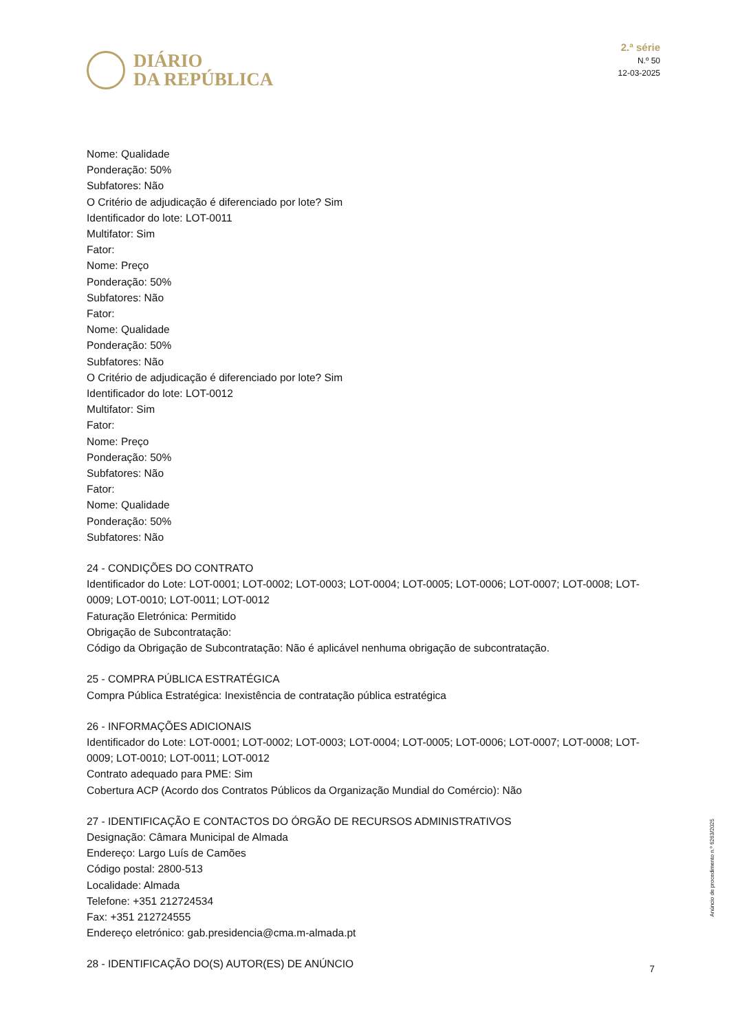DIÁRIO
DA REPÚBLICA
2.ª série
N.º 50
12-03-2025
Nome: Qualidade
Ponderação: 50%
Subfatores: Não
O Critério de adjudicação é diferenciado por lote? Sim
Identificador do lote: LOT-0011
Multifator: Sim
Fator:
Nome: Preço
Ponderação: 50%
Subfatores: Não
Fator:
Nome: Qualidade
Ponderação: 50%
Subfatores: Não
O Critério de adjudicação é diferenciado por lote? Sim
Identificador do lote: LOT-0012
Multifator: Sim
Fator:
Nome: Preço
Ponderação: 50%
Subfatores: Não
Fator:
Nome: Qualidade
Ponderação: 50%
Subfatores: Não
24 - CONDIÇÕES DO CONTRATO
Identificador do Lote: LOT-0001; LOT-0002; LOT-0003; LOT-0004; LOT-0005; LOT-0006; LOT-0007; LOT-0008; LOT-0009; LOT-0010; LOT-0011; LOT-0012
Faturação Eletrónica: Permitido
Obrigação de Subcontratação:
Código da Obrigação de Subcontratação: Não é aplicável nenhuma obrigação de subcontratação.
25 - COMPRA PÚBLICA ESTRATÉGICA
Compra Pública Estratégica: Inexistência de contratação pública estratégica
26 - INFORMAÇÕES ADICIONAIS
Identificador do Lote: LOT-0001; LOT-0002; LOT-0003; LOT-0004; LOT-0005; LOT-0006; LOT-0007; LOT-0008; LOT-0009; LOT-0010; LOT-0011; LOT-0012
Contrato adequado para PME: Sim
Cobertura ACP (Acordo dos Contratos Públicos da Organização Mundial do Comércio): Não
27 - IDENTIFICAÇÃO E CONTACTOS DO ÓRGÃO DE RECURSOS ADMINISTRATIVOS
Designação: Câmara Municipal de Almada
Endereço: Largo Luís de Camões
Código postal: 2800-513
Localidade: Almada
Telefone: +351 212724534
Fax: +351 212724555
Endereço eletrónico: gab.presidencia@cma.m-almada.pt
28 - IDENTIFICAÇÃO DO(S) AUTOR(ES) DE ANÚNCIO
Anúncio de procedimento n.º 6263/2025
7